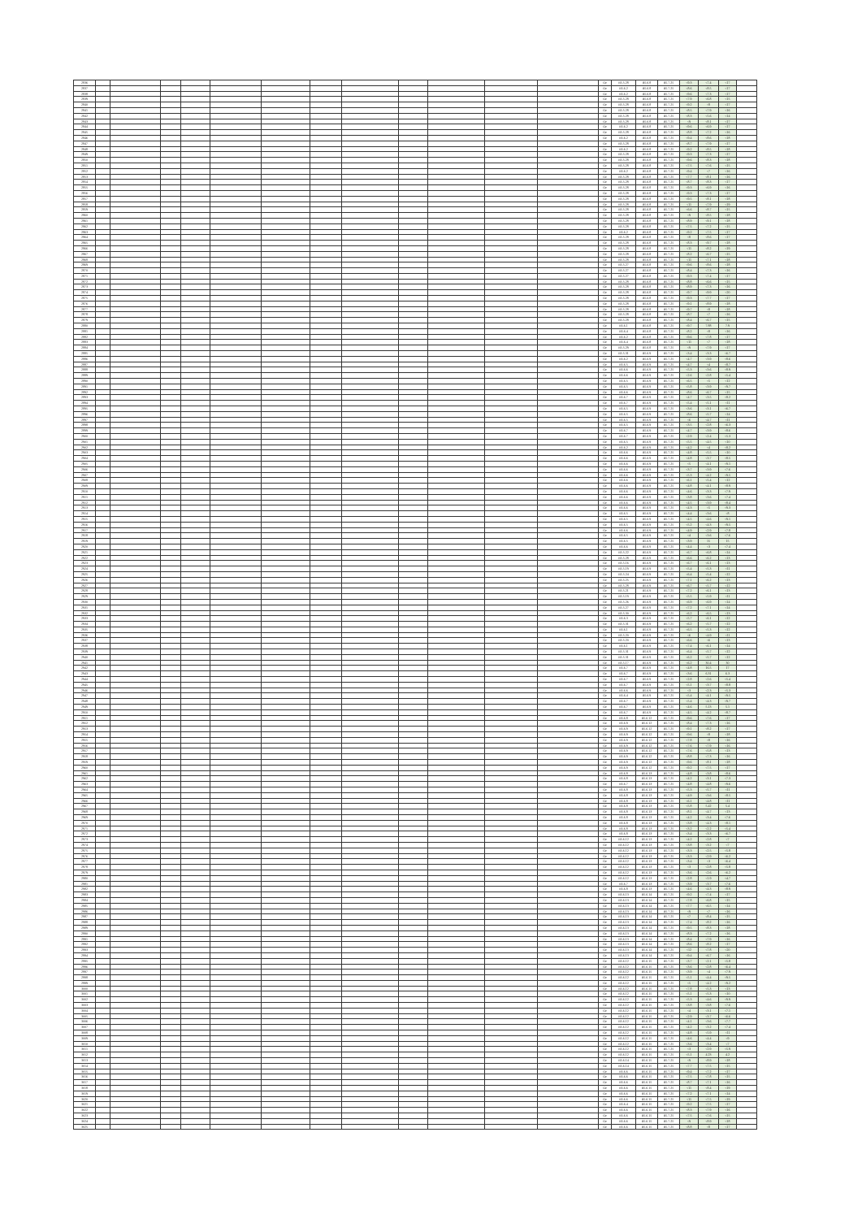| 2836 | | | | | | | | | | | | | Ge | R5.5.28 | R5.6.8 | R5.7.25 | <9.3 | <7.4 | <17 | |
| 2837 | | | | | | | | | | | | | Ge | R5.6.2 | R5.6.8 | R5.7.25 | <8.6 | <8.5 | <17 | |
| 2838 | | | | | | | | | | | | | Ge | R5.6.2 | R5.6.8 | R5.7.25 | <9.6 | <7.3 | <17 | |
| 2839 | | | | | | | | | | | | | Ge | R5.5.28 | R5.6.8 | R5.7.25 | <7.9 | <6.8 | <15 | |
| 2840 | | | | | | | | | | | | | Ge | R5.5.28 | R5.6.8 | R5.7.25 | <9.2 | <8 | <17 | |
| 2841 | | | | | | | | | | | | | Ge | R5.5.28 | R5.6.8 | R5.7.25 | <8.5 | <7.9 | <16 | |
| 2842 | | | | | | | | | | | | | Ge | R5.5.28 | R5.6.8 | R5.7.25 | <8.3 | <5.6 | <14 | |
| 2843 | | | | | | | | | | | | | Ge | R5.5.28 | R5.6.8 | R5.7.25 | <9 | <8.1 | <17 | |
| 2844 | | | | | | | | | | | | | Ge | R5.6.2 | R5.6.8 | R5.7.25 | <9.6 | <6.9 | <17 | |
| 2845 | | | | | | | | | | | | | Ge | R5.5.28 | R5.6.8 | R5.7.25 | <8.8 | <7.2 | <16 | |
| 2846 | | | | | | | | | | | | | Ge | R5.6.2 | R5.6.8 | R5.7.25 | <9.4 | <8.6 | <18 | |
| 2847 | | | | | | | | | | | | | Ge | R5.5.28 | R5.6.8 | R5.7.25 | <8.7 | <7.9 | <17 | |
| 2848 | | | | | | | | | | | | | Ge | R5.6.2 | R5.6.8 | R5.7.25 | <9.2 | <8.5 | <18 | |
| 2849 | | | | | | | | | | | | | Ge | R5.5.28 | R5.6.8 | R5.7.25 | <9.3 | <7.3 | <17 | |
| 2850 | | | | | | | | | | | | | Ge | R5.5.28 | R5.6.8 | R5.7.25 | <9.6 | <8.3 | <18 | |
| 2851 | | | | | | | | | | | | | Ge | R5.5.28 | R5.6.8 | R5.7.25 | <7.5 | <7.6 | <15 | |
| 2852 | | | | | | | | | | | | | Ge | R5.6.2 | R5.6.8 | R5.7.25 | <9.4 | <7 | <16 | |
| 2853 | | | | | | | | | | | | | Ge | R5.5.28 | R5.6.8 | R5.7.25 | <7.7 | <8.1 | <16 | |
| 2854 | | | | | | | | | | | | | Ge | R5.5.28 | R5.6.8 | R5.7.25 | <8.7 | <8.3 | <17 | |
| 2855 | | | | | | | | | | | | | Ge | R5.5.28 | R5.6.8 | R5.7.25 | <9.3 | <6.9 | <16 | |
| 2856 | | | | | | | | | | | | | Ge | R5.5.28 | R5.6.8 | R5.7.25 | <9.3 | <7.3 | <17 | |
| 2857 | | | | | | | | | | | | | Ge | R5.5.28 | R5.6.8 | R5.7.25 | <9.5 | <8.1 | <18 | |
| 2858 | | | | | | | | | | | | | Ge | R5.5.28 | R5.6.8 | R5.7.25 | <11 | <7.9 | <19 | |
| 2859 | | | | | | | | | | | | | Ge | R5.5.28 | R5.6.8 | R5.7.25 | <6.6 | <8.7 | <15 | |
| 2860 | | | | | | | | | | | | | Ge | R5.5.28 | R5.6.8 | R5.7.25 | <9 | <8.5 | <18 | |
| 2861 | | | | | | | | | | | | | Ge | R5.5.28 | R5.6.8 | R5.7.25 | <8.9 | <9.1 | <18 | |
| 2862 | | | | | | | | | | | | | Ge | R5.5.28 | R5.6.8 | R5.7.25 | <7.5 | <7.2 | <15 | |
| 2863 | | | | | | | | | | | | | Ge | R5.6.2 | R5.6.8 | R5.7.25 | <9.2 | <7.5 | <17 | |
| 2864 | | | | | | | | | | | | | Ge | R5.5.28 | R5.6.8 | R5.7.25 | <8 | <8.6 | <17 | |
| 2865 | | | | | | | | | | | | | Ge | R5.5.28 | R5.6.8 | R5.7.25 | <8.3 | <9.7 | <18 | |
| 2866 | | | | | | | | | | | | | Ge | R5.5.28 | R5.6.8 | R5.7.25 | <11 | <8.2 | <19 | |
| 2867 | | | | | | | | | | | | | Ge | R5.5.28 | R5.6.8 | R5.7.25 | <8.2 | <6.7 | <15 | |
| 2868 | | | | | | | | | | | | | Ge | R5.5.28 | R5.6.8 | R5.7.25 | <11 | <7.1 | <18 | |
| 2869 | | | | | | | | | | | | | Ge | R5.5.27 | R5.6.8 | R5.7.25 | <9.6 | <8.6 | <18 | |
| 2870 | | | | | | | | | | | | | Ge | R5.5.27 | R5.6.8 | R5.7.25 | <8.4 | <7.3 | <16 | |
| 2871 | | | | | | | | | | | | | Ge | R5.5.27 | R5.6.8 | R5.7.25 | <9.3 | <7.4 | <17 | |
| 2872 | | | | | | | | | | | | | Ge | R5.5.28 | R5.6.8 | R5.7.25 | <8.8 | <6.6 | <15 | |
| 2873 | | | | | | | | | | | | | Ge | R5.5.28 | R5.6.8 | R5.7.25 | <8.9 | <7.3 | <16 | |
| 2874 | | | | | | | | | | | | | Ge | R5.5.28 | R5.6.8 | R5.7.25 | <9.7 | <9.9 | <20 | |
| 2875 | | | | | | | | | | | | | Ge | R5.5.28 | R5.6.8 | R5.7.25 | <9.3 | <7.7 | <17 | |
| 2876 | | | | | | | | | | | | | Ge | R5.5.28 | R5.6.8 | R5.7.25 | <9.1 | <8.9 | <18 | |
| 2877 | | | | | | | | | | | | | Ge | R5.5.28 | R5.6.8 | R5.7.25 | <9.7 | <8 | <18 | |
| 2878 | | | | | | | | | | | | | Ge | R5.5.28 | R5.6.8 | R5.7.25 | <8.7 | <7 | <16 | |
| 2879 | | | | | | | | | | | | | Ge | R5.5.28 | R5.6.8 | R5.7.25 | <8.4 | <6.7 | <15 | |
| 2880 | | | | | | | | | | | | | Ge | R5.6.1 | R5.6.8 | R5.7.25 | <9.7 | 7.88 | 7.9 | |
| 2881 | | | | | | | | | | | | | Ge | R5.6.4 | R5.6.8 | R5.7.25 | <8.2 | <8 | <16 | |
| 2882 | | | | | | | | | | | | | Ge | R5.6.2 | R5.6.8 | R5.7.25 | <9.6 | <7.8 | <17 | |
| 2883 | | | | | | | | | | | | | Ge | R5.6.4 | R5.6.8 | R5.7.25 | <11 | <7 | <18 | |
| 2884 | | | | | | | | | | | | | Ge | R5.5.29 | R5.6.8 | R5.7.25 | <9 | <7.9 | <17 | |
| 2885 | | | | | | | | | | | | | Ge | R5.5.31 | R5.6.9 | R5.7.25 | <3.4 | <3.3 | <6.7 | |
| 2886 | | | | | | | | | | | | | Ge | R5.6.2 | R5.6.9 | R5.7.25 | <4.7 | <3.9 | <8.6 | |
| 2887 | | | | | | | | | | | | | Ge | R5.6.5 | R5.6.9 | R5.7.25 | <4.7 | <4 | <8.7 | |
| 2888 | | | | | | | | | | | | | Ge | R5.6.6 | R5.6.9 | R5.7.25 | <5.3 | <3.6 | <8.9 | |
| 2889 | | | | | | | | | | | | | Ge | R5.6.6 | R5.6.9 | R5.7.25 | <2.6 | <2.8 | <5.4 | |
| 2890 | | | | | | | | | | | | | Ge | R5.6.5 | R5.6.9 | R5.7.25 | <6.5 | <5 | <12 | |
| 2891 | | | | | | | | | | | | | Ge | R5.6.5 | R5.6.9 | R5.7.25 | <5.8 | <3.9 | <9.7 | |
| 2892 | | | | | | | | | | | | | Ge | R5.6.6 | R5.6.9 | R5.7.25 | <8.6 | <6.7 | <15 | |
| 2893 | | | | | | | | | | | | | Ge | R5.6.7 | R5.6.9 | R5.7.25 | <4.7 | <3.5 | <8.2 | |
| 2894 | | | | | | | | | | | | | Ge | R5.6.7 | R5.6.9 | R5.7.25 | <5.4 | <5.1 | <11 | |
| 2895 | | | | | | | | | | | | | Ge | R5.6.5 | R5.6.9 | R5.7.25 | <3.6 | <3.1 | <6.7 | |
| 2896 | | | | | | | | | | | | | Ge | R5.6.5 | R5.6.9 | R5.7.25 | <8.6 | <5.7 | <14 | |
| 2897 | | | | | | | | | | | | | Ge | R5.6.5 | R5.6.9 | R5.7.25 | <6 | <4.7 | <11 | |
| 2898 | | | | | | | | | | | | | Ge | R5.6.5 | R5.6.9 | R5.7.25 | <3.5 | <2.8 | <6.3 | |
| 2899 | | | | | | | | | | | | | Ge | R5.6.7 | R5.6.9 | R5.7.25 | <4.7 | <3.9 | <8.6 | |
| 2900 | | | | | | | | | | | | | Ge | R5.6.7 | R5.6.9 | R5.7.25 | <2.9 | <2.4 | <5.3 | |
| 2901 | | | | | | | | | | | | | Ge | R5.6.5 | R5.6.9 | R5.7.25 | <5.5 | <4.5 | <10 | |
| 2902 | | | | | | | | | | | | | Ge | R5.6.2 | R5.6.9 | R5.7.25 | <4.2 | <4 | <8.2 | |
| 2903 | | | | | | | | | | | | | Ge | R5.6.6 | R5.6.9 | R5.7.25 | <4.8 | <5.5 | <10 | |
| 2904 | | | | | | | | | | | | | Ge | R5.6.6 | R5.6.9 | R5.7.25 | <4.8 | <3.7 | <8.5 | |
| 2905 | | | | | | | | | | | | | Ge | R5.6.6 | R5.6.9 | R5.7.25 | <5 | <4.1 | <9.1 | |
| 2906 | | | | | | | | | | | | | Ge | R5.6.6 | R5.6.9 | R5.7.25 | <3.7 | <3.9 | <7.6 | |
| 2907 | | | | | | | | | | | | | Ge | R5.6.6 | R5.6.9 | R5.7.25 | <5.3 | <4.2 | <9.5 | |
| 2908 | | | | | | | | | | | | | Ge | R5.6.6 | R5.6.9 | R5.7.25 | <6.1 | <5.4 | <12 | |
| 2909 | | | | | | | | | | | | | Ge | R5.6.6 | R5.6.9 | R5.7.25 | <4.8 | <4.1 | <8.9 | |
| 2910 | | | | | | | | | | | | | Ge | R5.6.6 | R5.6.9 | R5.7.25 | <4.6 | <3.3 | <7.9 | |
| 2911 | | | | | | | | | | | | | Ge | R5.6.6 | R5.6.9 | R5.7.25 | <3.8 | <3.6 | <7.4 | |
| 2912 | | | | | | | | | | | | | Ge | R5.6.6 | R5.6.9 | R5.7.25 | <4.5 | <3.9 | <8.4 | |
| 2913 | | | | | | | | | | | | | Ge | R5.6.6 | R5.6.9 | R5.7.25 | <4.3 | <5 | <9.3 | |
| 2914 | | | | | | | | | | | | | Ge | R5.6.5 | R5.6.9 | R5.7.25 | <4.4 | <3.6 | <8 | |
| 2915 | | | | | | | | | | | | | Ge | R5.6.5 | R5.6.9 | R5.7.25 | <4.5 | <4.6 | <9.1 | |
| 2916 | | | | | | | | | | | | | Ge | R5.6.5 | R5.6.9 | R5.7.25 | <5.2 | <4.3 | <9.5 | |
| 2917 | | | | | | | | | | | | | Ge | R5.6.6 | R5.6.9 | R5.7.25 | <4.9 | <2.9 | <7.8 | |
| 2918 | | | | | | | | | | | | | Ge | R5.6.5 | R5.6.9 | R5.7.25 | <4 | <3.6 | <7.6 | |
| 2919 | | | | | | | | | | | | | Ge | R5.6.5 | R5.6.9 | R5.7.25 | <3.9 | 15 | 15 | |
| 2920 | | | | | | | | | | | | | Ge | R5.6.6 | R5.6.9 | R5.7.25 | <4.4 | <3 | <7.4 | |
| 2921 | | | | | | | | | | | | | Ge | R5.5.22 | R5.6.9 | R5.7.25 | <6.7 | <6.8 | <14 | |
| 2922 | | | | | | | | | | | | | Ge | R5.5.28 | R5.6.9 | R5.7.25 | <6.6 | <6.2 | <13 | |
| 2923 | | | | | | | | | | | | | Ge | R5.5.16 | R5.6.9 | R5.7.25 | <6.7 | <6.1 | <13 | |
| 2924 | | | | | | | | | | | | | Ge | R5.5.19 | R5.6.9 | R5.7.25 | <5.4 | <5.3 | <11 | |
| 2925 | | | | | | | | | | | | | Ge | R5.5.24 | R5.6.9 | R5.7.25 | <6.4 | <5.4 | <12 | |
| 2926 | | | | | | | | | | | | | Ge | R5.5.25 | R5.6.9 | R5.7.25 | <7.1 | <6.2 | <13 | |
| 2927 | | | | | | | | | | | | | Ge | R5.5.28 | R5.6.9 | R5.7.25 | <6.7 | <5.7 | <12 | |
| 2928 | | | | | | | | | | | | | Ge | R5.5.21 | R5.6.9 | R5.7.25 | <7.2 | <6.1 | <13 | |
| 2929 | | | | | | | | | | | | | Ge | R5.5.19 | R5.6.9 | R5.7.25 | <5.5 | <5.9 | <11 | |
| 2930 | | | | | | | | | | | | | Ge | R5.5.26 | R5.6.9 | R5.7.25 | <6.9 | <6.9 | <14 | |
| 2931 | | | | | | | | | | | | | Ge | R5.5.27 | R5.6.9 | R5.7.25 | <7.2 | <7.1 | <14 | |
| 2932 | | | | | | | | | | | | | Ge | R5.5.30 | R5.6.9 | R5.7.25 | <6.2 | <6.5 | <13 | |
| 2933 | | | | | | | | | | | | | Ge | R5.6.3 | R5.6.9 | R5.7.25 | <5.7 | <6.1 | <12 | |
| 2934 | | | | | | | | | | | | | Ge | R5.5.31 | R5.6.9 | R5.7.25 | <6.2 | <5.7 | <12 | |
| 2935 | | | | | | | | | | | | | Ge | R5.6.1 | R5.6.9 | R5.7.25 | <6.5 | <5.3 | <12 | |
| 2936 | | | | | | | | | | | | | Ge | R5.5.20 | R5.6.9 | R5.7.25 | <6 | <4.9 | <11 | |
| 2937 | | | | | | | | | | | | | Ge | R5.5.20 | R5.6.9 | R5.7.25 | <6.6 | <6 | <13 | |
| 2938 | | | | | | | | | | | | | Ge | R5.6.1 | R5.6.9 | R5.7.25 | <7.4 | <6.1 | <14 | |
| 2939 | | | | | | | | | | | | | Ge | R5.5.31 | R5.6.9 | R5.7.25 | <6.4 | <5.7 | <12 | |
| 2940 | | | | | | | | | | | | | Ge | R5.5.31 | R5.6.9 | R5.7.25 | <6.2 | <5.7 | <12 | |
| 2941 | | | | | | | | | | | | | Ge | R5.5.17 | R5.6.9 | R5.7.25 | <6.2 | 30.4 | 30 | |
| 2942 | | | | | | | | | | | | | Ge | R5.6.7 | R5.6.9 | R5.7.25 | <4.8 | 16.5 | 17 | |
| 2943 | | | | | | | | | | | | | Ge | R5.6.7 | R5.6.9 | R5.7.25 | <3.6 | 6.31 | 6.3 | |
| 2944 | | | | | | | | | | | | | Ge | R5.6.7 | R5.6.9 | R5.7.25 | <2.8 | <2.6 | <5.4 | |
| 2945 | | | | | | | | | | | | | Ge | R5.6.7 | R5.6.9 | R5.7.25 | <5.1 | <3.7 | <8.8 | |
| 2946 | | | | | | | | | | | | | Ge | R5.6.6 | R5.6.9 | R5.7.25 | <3 | <2.3 | <5.3 | |
| 2947 | | | | | | | | | | | | | Ge | R5.6.4 | R5.6.9 | R5.7.25 | <5.4 | <4.1 | <9.5 | |
| 2948 | | | | | | | | | | | | | Ge | R5.6.7 | R5.6.9 | R5.7.25 | <5.4 | <4.3 | <9.7 | |
| 2949 | | | | | | | | | | | | | Ge | R5.6.7 | R5.6.9 | R5.7.25 | <4.6 | 5.13 | 5.1 | |
| 2950 | | | | | | | | | | | | | Ge | R5.6.7 | R5.6.9 | R5.7.25 | <4.5 | <4.2 | <8.7 | |
| 2951 | | | | | | | | | | | | | Ge | R5.6.8 | R5.6.12 | R5.7.25 | <9.6 | <7.6 | <17 | |
| 2952 | | | | | | | | | | | | | Ge | R5.6.9 | R5.6.12 | R5.7.25 | <8.4 | <7.3 | <16 | |
| 2953 | | | | | | | | | | | | | Ge | R5.6.9 | R5.6.12 | R5.7.25 | <9.1 | <8.2 | <17 | |
| 2954 | | | | | | | | | | | | | Ge | R5.6.9 | R5.6.12 | R5.7.25 | <9.6 | <8 | <18 | |
| 2955 | | | | | | | | | | | | | Ge | R5.6.9 | R5.6.12 | R5.7.25 | <7.8 | <8 | <16 | |
| 2956 | | | | | | | | | | | | | Ge | R5.6.9 | R5.6.12 | R5.7.25 | <7.6 | <7.9 | <16 | |
| 2957 | | | | | | | | | | | | | Ge | R5.6.9 | R5.6.12 | R5.7.25 | <7.6 | <5.8 | <13 | |
| 2958 | | | | | | | | | | | | | Ge | R5.6.9 | R5.6.12 | R5.7.25 | <8.8 | <7.3 | <16 | |
| 2959 | | | | | | | | | | | | | Ge | R5.6.9 | R5.6.12 | R5.7.25 | <9.6 | <8.1 | <18 | |
| 2960 | | | | | | | | | | | | | Ge | R5.6.9 | R5.6.12 | R5.7.25 | <9.2 | <7.5 | <17 | |
| 2961 | | | | | | | | | | | | | Ge | R5.6.8 | R5.6.13 | R5.7.25 | <4.8 | <3.8 | <8.6 | |
| 2962 | | | | | | | | | | | | | Ge | R5.6.8 | R5.6.13 | R5.7.25 | <4.2 | <3.1 | <7.3 | |
| 2963 | | | | | | | | | | | | | Ge | R5.6.7 | R5.6.13 | R5.7.25 | <4.8 | <4.8 | <9.6 | |
| 2964 | | | | | | | | | | | | | Ge | R5.6.8 | R5.6.13 | R5.7.25 | <5.3 | <5.7 | <11 | |
| 2965 | | | | | | | | | | | | | Ge | R5.6.8 | R5.6.13 | R5.7.25 | <4.9 | <3.6 | <8.5 | |
| 2966 | | | | | | | | | | | | | Ge | R5.6.8 | R5.6.13 | R5.7.25 | <6.1 | <4.8 | <11 | |
| 2967 | | | | | | | | | | | | | Ge | R5.6.8 | R5.6.13 | R5.7.25 | <5.8 | 5.42 | 5.4 | |
| 2968 | | | | | | | | | | | | | Ge | R5.6.8 | R5.6.13 | R5.7.25 | <8.1 | <4.7 | <13 | |
| 2969 | | | | | | | | | | | | | Ge | R5.6.8 | R5.6.13 | R5.7.25 | <4.2 | <3.4 | <7.6 | |
| 2970 | | | | | | | | | | | | | Ge | R5.6.8 | R5.6.13 | R5.7.25 | <3.8 | <4.3 | <8.1 | |
| 2971 | | | | | | | | | | | | | Ge | R5.6.8 | R5.6.13 | R5.7.25 | <3.2 | <2.2 | <5.4 | |
| 2972 | | | | | | | | | | | | | Ge | R5.6.8 | R5.6.13 | R5.7.25 | <3.4 | <3.3 | <6.7 | |
| 2973 | | | | | | | | | | | | | Ge | R5.6.12 | R5.6.13 | R5.7.25 | <4.2 | <2.8 | <7 | |
| 2974 | | | | | | | | | | | | | Ge | R5.6.12 | R5.6.13 | R5.7.25 | <3.8 | <3.2 | <7 | |
| 2975 | | | | | | | | | | | | | Ge | R5.6.12 | R5.6.13 | R5.7.25 | <3.3 | <2.5 | <5.8 | |
| 2976 | | | | | | | | | | | | | Ge | R5.6.12 | R5.6.13 | R5.7.25 | <3.3 | <2.9 | <6.2 | |
| 2977 | | | | | | | | | | | | | Ge | R5.6.12 | R5.6.13 | R5.7.25 | <3.4 | <3 | <6.4 | |
| 2978 | | | | | | | | | | | | | Ge | R5.6.12 | R5.6.13 | R5.7.25 | <3 | <2.8 | <5.8 | |
| 2979 | | | | | | | | | | | | | Ge | R5.6.12 | R5.6.13 | R5.7.25 | <3.6 | <2.6 | <6.2 | |
| 2980 | | | | | | | | | | | | | Ge | R5.6.12 | R5.6.13 | R5.7.25 | <2.8 | <1.9 | <4.7 | |
| 2981 | | | | | | | | | | | | | Ge | R5.6.7 | R5.6.13 | R5.7.25 | <3.9 | <3.7 | <7.6 | |
| 2982 | | | | | | | | | | | | | Ge | R5.6.8 | R5.6.13 | R5.7.25 | <4.6 | <4.3 | <8.9 | |
| 2983 | | | | | | | | | | | | | Ge | R5.6.13 | R5.6.14 | R5.7.25 | <9.2 | <7.4 | <17 | |
| 2984 | | | | | | | | | | | | | Ge | R5.6.13 | R5.6.14 | R5.7.25 | <7.8 | <6.8 | <15 | |
| 2985 | | | | | | | | | | | | | Ge | R5.6.13 | R5.6.14 | R5.7.25 | <7.7 | <6.5 | <14 | |
| 2986 | | | | | | | | | | | | | Ge | R5.6.13 | R5.6.14 | R5.7.25 | <9 | <7 | <16 | |
| 2987 | | | | | | | | | | | | | Ge | R5.6.13 | R5.6.14 | R5.7.25 | <7 | <8.4 | <15 | |
| 2988 | | | | | | | | | | | | | Ge | R5.6.13 | R5.6.14 | R5.7.25 | <7.4 | <8.2 | <16 | |
| 2989 | | | | | | | | | | | | | Ge | R5.6.13 | R5.6.14 | R5.7.25 | <9.5 | <8.3 | <18 | |
| 2990 | | | | | | | | | | | | | Ge | R5.6.13 | R5.6.14 | R5.7.25 | <8.3 | <7.2 | <16 | |
| 2991 | | | | | | | | | | | | | Ge | R5.6.13 | R5.6.14 | R5.7.25 | <8.4 | <7.9 | <16 | |
| 2992 | | | | | | | | | | | | | Ge | R5.6.13 | R5.6.14 | R5.7.25 | <8.6 | <8.2 | <17 | |
| 2993 | | | | | | | | | | | | | Ge | R5.6.13 | R5.6.14 | R5.7.25 | <12 | <7.8 | <20 | |
| 2994 | | | | | | | | | | | | | Ge | R5.6.13 | R5.6.14 | R5.7.25 | <9.4 | <6.7 | <16 | |
| 2995 | | | | | | | | | | | | | Ge | R5.6.12 | R5.6.15 | R5.7.25 | <3.7 | <2.1 | <5.8 | |
| 2996 | | | | | | | | | | | | | Ge | R5.6.12 | R5.6.15 | R5.7.25 | <3.6 | <2.8 | <6.4 | |
| 2997 | | | | | | | | | | | | | Ge | R5.6.12 | R5.6.15 | R5.7.25 | <3.9 | <4 | <7.9 | |
| 2998 | | | | | | | | | | | | | Ge | R5.6.12 | R5.6.15 | R5.7.25 | <5.1 | <4.4 | <9.5 | |
| 2999 | | | | | | | | | | | | | Ge | R5.6.12 | R5.6.15 | R5.7.25 | <5 | <4.2 | <9.2 | |
| 3000 | | | | | | | | | | | | | Ge | R5.6.12 | R5.6.15 | R5.7.25 | <7.8 | <5.3 | <13 | |
| 3001 | | | | | | | | | | | | | Ge | R5.6.12 | R5.6.15 | R5.7.25 | <5.1 | <5.3 | <10 | |
| 3002 | | | | | | | | | | | | | Ge | R5.6.12 | R5.6.15 | R5.7.25 | <5.3 | <4.6 | <9.9 | |
| 3003 | | | | | | | | | | | | | Ge | R5.6.12 | R5.6.15 | R5.7.25 | <3.8 | <3.8 | <7.6 | |
| 3004 | | | | | | | | | | | | | Ge | R5.6.12 | R5.6.15 | R5.7.25 | <4 | <3.1 | <7.1 | |
| 3005 | | | | | | | | | | | | | Ge | R5.6.12 | R5.6.15 | R5.7.25 | <2.9 | <3.7 | <6.6 | |
| 3006 | | | | | | | | | | | | | Ge | R5.6.12 | R5.6.15 | R5.7.25 | <4.1 | <3.6 | <7.7 | |
| 3007 | | | | | | | | | | | | | Ge | R5.6.12 | R5.6.15 | R5.7.25 | <4.2 | <3.2 | <7.4 | |
| 3008 | | | | | | | | | | | | | Ge | R5.6.12 | R5.6.15 | R5.7.25 | <4.8 | <5.9 | <11 | |
| 3009 | | | | | | | | | | | | | Ge | R5.6.12 | R5.6.15 | R5.7.25 | <4.6 | <4.4 | <9 | |
| 3010 | | | | | | | | | | | | | Ge | R5.6.12 | R5.6.15 | R5.7.25 | <3.6 | <3.4 | <7 | |
| 3011 | | | | | | | | | | | | | Ge | R5.6.12 | R5.6.15 | R5.7.25 | <3 | <2.9 | <5.9 | |
| 3012 | | | | | | | | | | | | | Ge | R5.6.12 | R5.6.15 | R5.7.25 | <5.1 | 4.23 | 4.2 | |
| 3013 | | | | | | | | | | | | | Ge | R5.6.14 | R5.6.15 | R5.7.25 | <9 | <8.9 | <18 | |
| 3014 | | | | | | | | | | | | | Ge | R5.6.14 | R5.6.15 | R5.7.25 | <7.7 | <7.5 | <15 | |
| 3015 | | | | | | | | | | | | | Ge | R5.6.6 | R5.6.15 | R5.7.25 | <9.4 | <7.2 | <17 | |
| 3016 | | | | | | | | | | | | | Ge | R5.6.6 | R5.6.15 | R5.7.25 | <7.5 | <7.8 | <15 | |
| 3017 | | | | | | | | | | | | | Ge | R5.6.6 | R5.6.15 | R5.7.25 | <8.7 | <7.1 | <16 | |
| 3018 | | | | | | | | | | | | | Ge | R5.6.6 | R5.6.15 | R5.7.25 | <11 | <8.4 | <19 | |
| 3019 | | | | | | | | | | | | | Ge | R5.6.6 | R5.6.15 | R5.7.25 | <7.2 | <7.1 | <14 | |
| 3020 | | | | | | | | | | | | | Ge | R5.6.6 | R5.6.15 | R5.7.25 | <11 | <7.5 | <19 | |
| 3021 | | | | | | | | | | | | | Ge | R5.6.4 | R5.6.15 | R5.7.25 | <9.2 | <7.5 | <17 | |
| 3022 | | | | | | | | | | | | | Ge | R5.6.6 | R5.6.15 | R5.7.25 | <8.3 | <7.9 | <16 | |
| 3023 | | | | | | | | | | | | | Ge | R5.6.6 | R5.6.15 | R5.7.25 | <7.5 | <7.6 | <15 | |
| 3024 | | | | | | | | | | | | | Ge | R5.6.6 | R5.6.15 | R5.7.25 | <9 | <8.9 | <18 | |
| 3025 | | | | | | | | | | | | | Ge | R5.6.6 | R5.6.15 | R5.7.25 | <8.8 | <8 | <17 | |